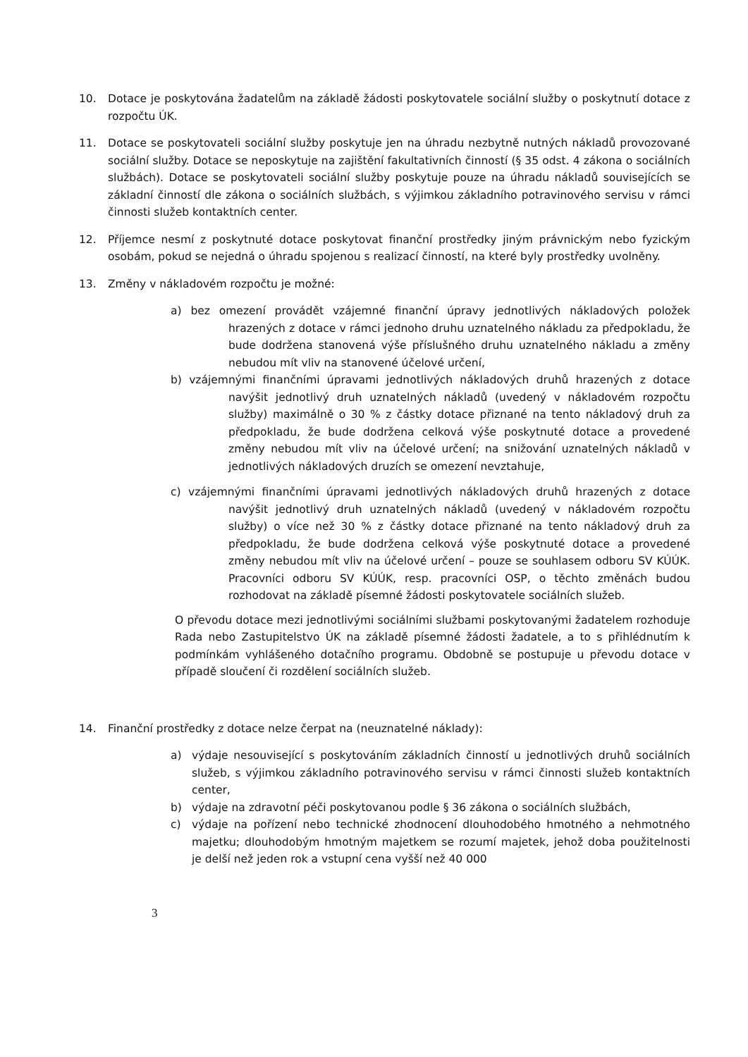10. Dotace je poskytována žadatelům na základě žádosti poskytovatele sociální služby o poskytnutí dotace z rozpočtu ÚK.
11. Dotace se poskytovateli sociální služby poskytuje jen na úhradu nezbytně nutných nákladů provozované sociální služby. Dotace se neposkytuje na zajištění fakultativních činností (§ 35 odst. 4 zákona o sociálních službách). Dotace se poskytovateli sociální služby poskytuje pouze na úhradu nákladů souvisejících se základní činností dle zákona o sociálních službách, s výjimkou základního potravinového servisu v rámci činnosti služeb kontaktních center.
12. Příjemce nesmí z poskytnuté dotace poskytovat finanční prostředky jiným právnickým nebo fyzickým osobám, pokud se nejedná o úhradu spojenou s realizací činností, na které byly prostředky uvolněny.
13. Změny v nákladovém rozpočtu je možné:
a) bez omezení provádět vzájemné finanční úpravy jednotlivých nákladových položek hrazených z dotace v rámci jednoho druhu uznatelného nákladu za předpokladu, že bude dodržena stanovená výše příslušného druhu uznatelného nákladu a změny nebudou mít vliv na stanovené účelové určení,
b) vzájemnými finančními úpravami jednotlivých nákladových druhů hrazených z dotace navýšit jednotlivý druh uznatelných nákladů (uvedený v nákladovém rozpočtu služby) maximálně o 30 % z částky dotace přiznané na tento nákladový druh za předpokladu, že bude dodržena celková výše poskytnuté dotace a provedené změny nebudou mít vliv na účelové určení; na snižování uznatelných nákladů v jednotlivých nákladových druzích se omezení nevztahuje,
c) vzájemnými finančními úpravami jednotlivých nákladových druhů hrazených z dotace navýšit jednotlivý druh uznatelných nákladů (uvedený v nákladovém rozpočtu služby) o více než 30 % z částky dotace přiznané na tento nákladový druh za předpokladu, že bude dodržena celková výše poskytnuté dotace a provedené změny nebudou mít vliv na účelové určení – pouze se souhlasem odboru SV KÚÚK. Pracovníci odboru SV KÚÚK, resp. pracovníci OSP, o těchto změnách budou rozhodovat na základě písemné žádosti poskytovatele sociálních služeb.
O převodu dotace mezi jednotlivými sociálními službami poskytovanými žadatelem rozhoduje Rada nebo Zastupitelstvo ÚK na základě písemné žádosti žadatele, a to s přihlédnutím k podmínkám vyhlášeného dotačního programu. Obdobně se postupuje u převodu dotace v případě sloučení či rozdělení sociálních služeb.
14. Finanční prostředky z dotace nelze čerpat na (neuznatelné náklady):
a) výdaje nesouvisející s poskytováním základních činností u jednotlivých druhů sociálních služeb, s výjimkou základního potravinového servisu v rámci činnosti služeb kontaktních center,
b) výdaje na zdravotní péči poskytovanou podle § 36 zákona o sociálních službách,
c) výdaje na pořízení nebo technické zhodnocení dlouhodobého hmotného a nehmotného majetku; dlouhodobým hmotným majetkem se rozumí majetek, jehož doba použitelnosti je delší než jeden rok a vstupní cena vyšší než 40 000
3